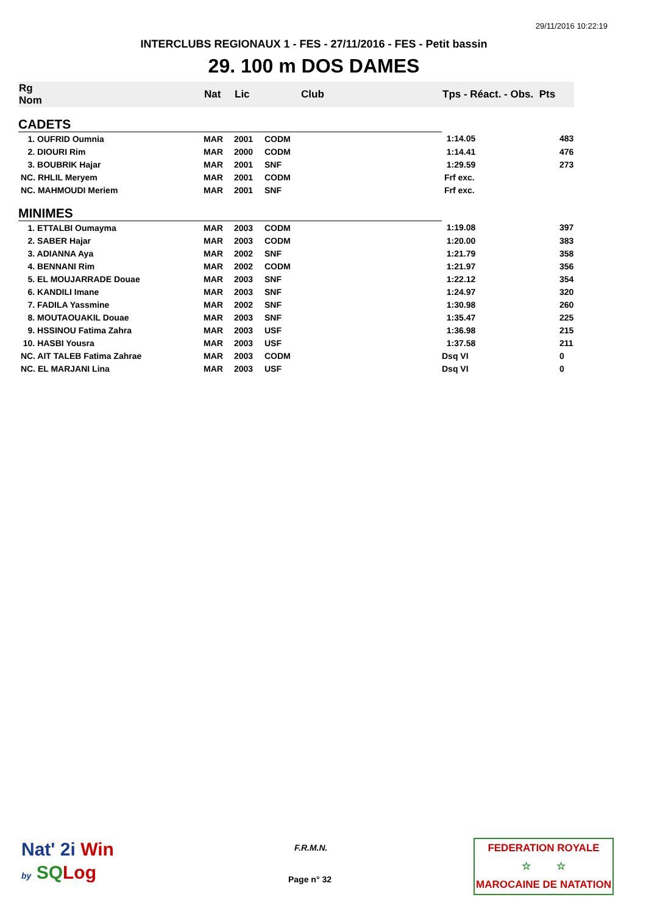29/11/2016 10:22:19
INTERCLUBS REGIONAUX 1 - FES - 27/11/2016 - FES - Petit bassin
29. 100 m DOS DAMES
| Rg Nom | | Nat | Lic | Club | Tps - Réact. - Obs. Pts | |
| --- | --- | --- | --- | --- | --- | --- |
| CADETS | | | | | | |
| 1. OUFRID Oumnia | | MAR | 2001 | CODM | 1:14.05 | 483 |
| 2. DIOURI Rim | | MAR | 2000 | CODM | 1:14.41 | 476 |
| 3. BOUBRIK Hajar | | MAR | 2001 | SNF | 1:29.59 | 273 |
| NC. RHLIL Meryem | | MAR | 2001 | CODM | Frf exc. | |
| NC. MAHMOUDI Meriem | | MAR | 2001 | SNF | Frf exc. | |
| MINIMES | | | | | | |
| 1. ETTALBI Oumayma | | MAR | 2003 | CODM | 1:19.08 | 397 |
| 2. SABER Hajar | | MAR | 2003 | CODM | 1:20.00 | 383 |
| 3. ADIANNA Aya | | MAR | 2002 | SNF | 1:21.79 | 358 |
| 4. BENNANI Rim | | MAR | 2002 | CODM | 1:21.97 | 356 |
| 5. EL MOUJARRADE Douae | | MAR | 2003 | SNF | 1:22.12 | 354 |
| 6. KANDILI Imane | | MAR | 2003 | SNF | 1:24.97 | 320 |
| 7. FADILA Yassmine | | MAR | 2002 | SNF | 1:30.98 | 260 |
| 8. MOUTAOUAKIL Douae | | MAR | 2003 | SNF | 1:35.47 | 225 |
| 9. HSSINOU Fatima Zahra | | MAR | 2003 | USF | 1:36.98 | 215 |
| 10. HASBI Yousra | | MAR | 2003 | USF | 1:37.58 | 211 |
| NC. AIT TALEB Fatima Zahrae | | MAR | 2003 | CODM | Dsq VI | 0 |
| NC. EL MARJANI Lina | | MAR | 2003 | USF | Dsq VI | 0 |
Nat' 2i Win
by SQ Log
F.R.M.N.
Page n° 32
FEDERATION ROYALE
☆ ☆
MAROCAINE DE NATATION